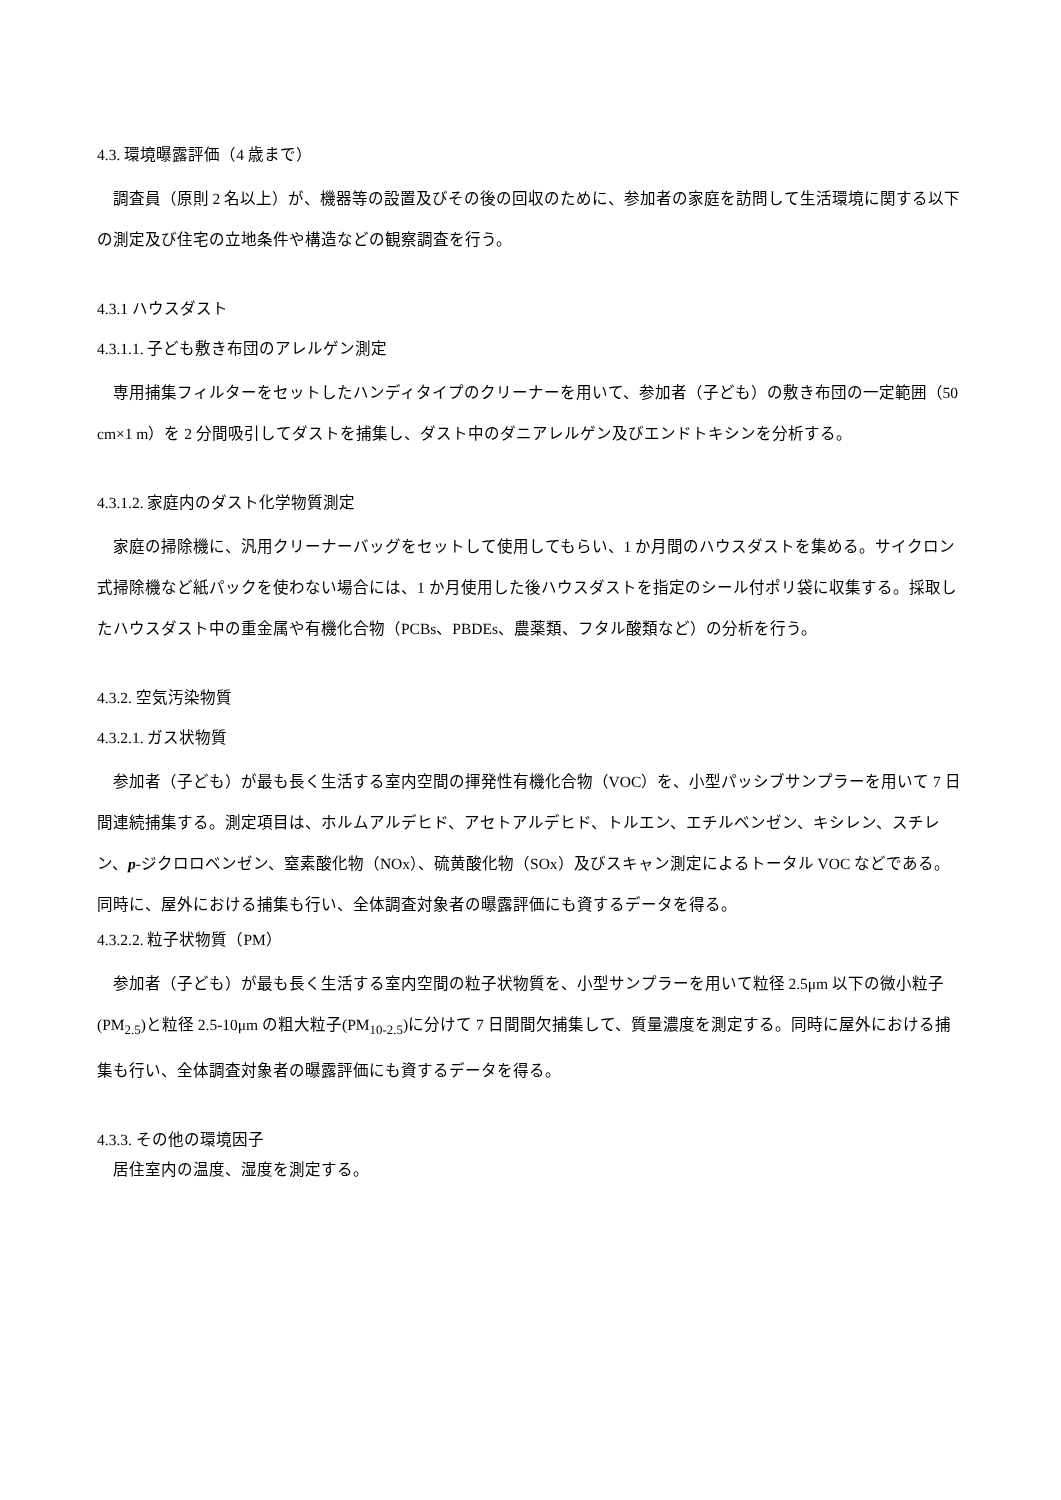4.3. 環境曝露評価（4 歳まで）
調査員（原則 2 名以上）が、機器等の設置及びその後の回収のために、参加者の家庭を訪問して生活環境に関する以下の測定及び住宅の立地条件や構造などの観察調査を行う。
4.3.1 ハウスダスト
4.3.1.1. 子ども敷き布団のアレルゲン測定
専用捕集フィルターをセットしたハンディタイプのクリーナーを用いて、参加者（子ども）の敷き布団の一定範囲（50 cm×1 m）を 2 分間吸引してダストを捕集し、ダスト中のダニアレルゲン及びエンドトキシンを分析する。
4.3.1.2. 家庭内のダスト化学物質測定
家庭の掃除機に、汎用クリーナーバッグをセットして使用してもらい、1 か月間のハウスダストを集める。サイクロン式掃除機など紙パックを使わない場合には、1 か月使用した後ハウスダストを指定のシール付ポリ袋に収集する。採取したハウスダスト中の重金属や有機化合物（PCBs、PBDEs、農薬類、フタル酸類など）の分析を行う。
4.3.2. 空気汚染物質
4.3.2.1. ガス状物質
参加者（子ども）が最も長く生活する室内空間の揮発性有機化合物（VOC）を、小型パッシブサンプラーを用いて 7 日間連続捕集する。測定項目は、ホルムアルデヒド、アセトアルデヒド、トルエン、エチルベンゼン、キシレン、スチレン、p-ジクロロベンゼン、窒素酸化物（NOx）、硫黄酸化物（SOx）及びスキャン測定によるトータル VOC などである。同時に、屋外における捕集も行い、全体調査対象者の曝露評価にも資するデータを得る。
4.3.2.2. 粒子状物質（PM）
参加者（子ども）が最も長く生活する室内空間の粒子状物質を、小型サンプラーを用いて粒径 2.5μm 以下の微小粒子(PM<sub>2.5</sub>)と粒径 2.5-10μm の粗大粒子(PM<sub>10-2.5</sub>)に分けて 7 日間間欠捕集して、質量濃度を測定する。同時に屋外における捕集も行い、全体調査対象者の曝露評価にも資するデータを得る。
4.3.3. その他の環境因子
居住室内の温度、湿度を測定する。